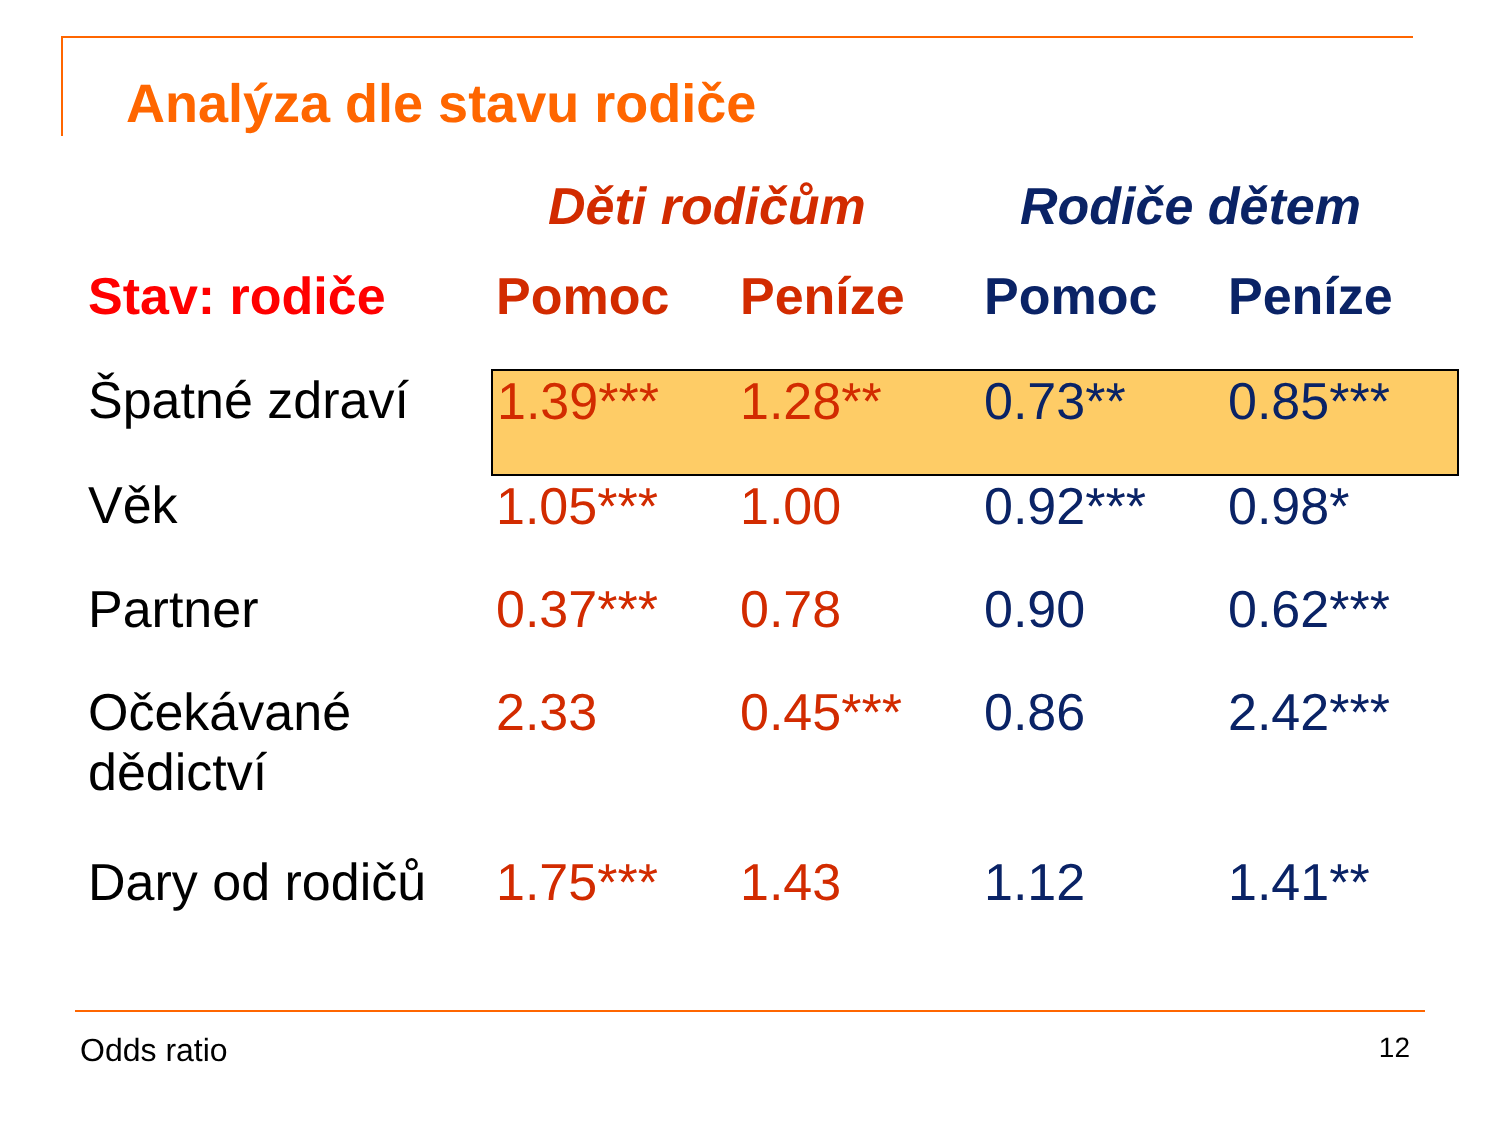Analýza dle stavu rodiče
| | Děti rodičům | | Rodiče dětem | |
| Stav: rodiče | Pomoc | Peníze | Pomoc | Peníze |
| Špatné zdraví | 1.39*** | 1.28** | 0.73** | 0.85*** |
| Věk | 1.05*** | 1.00 | 0.92*** | 0.98* |
| Partner | 0.37*** | 0.78 | 0.90 | 0.62*** |
| Očekávané dědictví | 2.33 | 0.45*** | 0.86 | 2.42*** |
| Dary od rodičů | 1.75*** | 1.43 | 1.12 | 1.41** |
Odds ratio 12